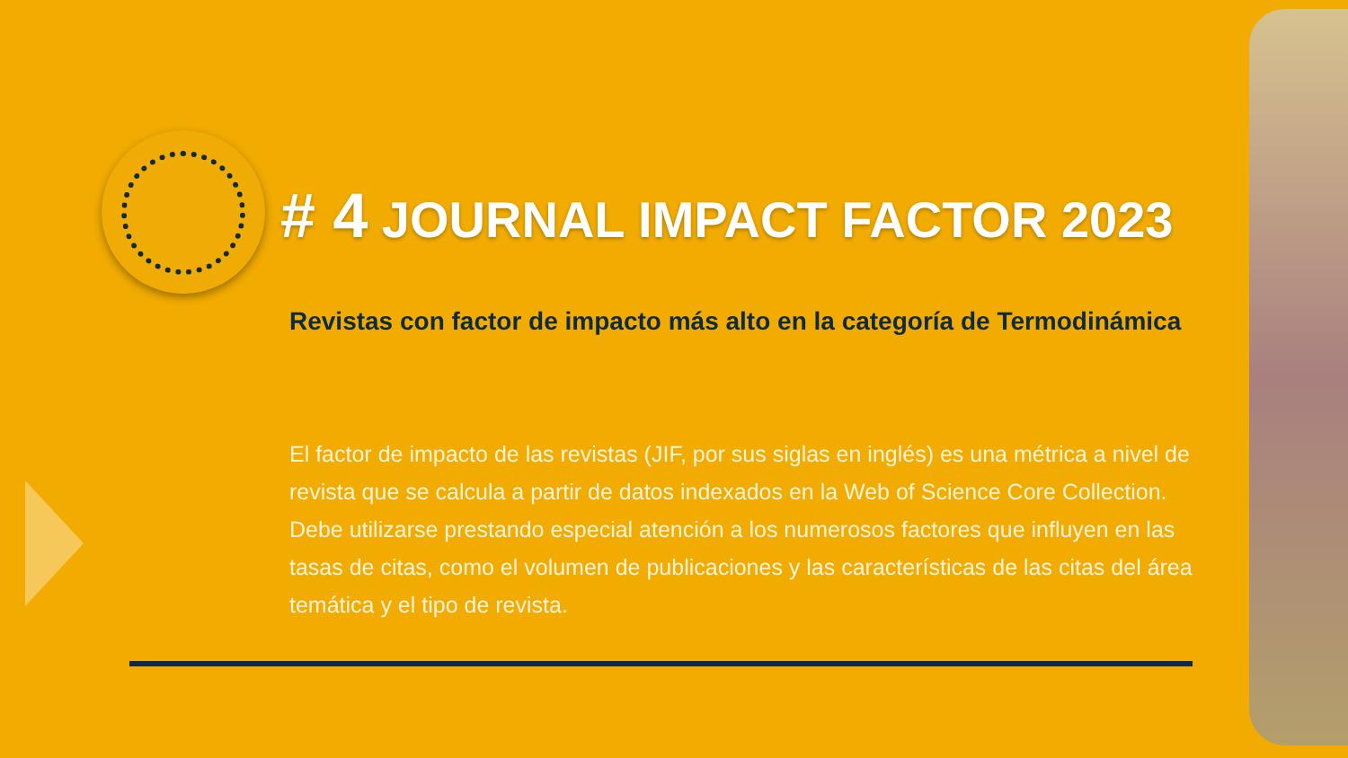# 4 JOURNAL IMPACT FACTOR 2023
Revistas con factor de impacto más alto en la categoría de Termodinámica
El factor de impacto de las revistas (JIF, por sus siglas en inglés) es una métrica a nivel de revista que se calcula a partir de datos indexados en la Web of Science Core Collection. Debe utilizarse prestando especial atención a los numerosos factores que influyen en las tasas de citas, como el volumen de publicaciones y las características de las citas del área temática y el tipo de revista.